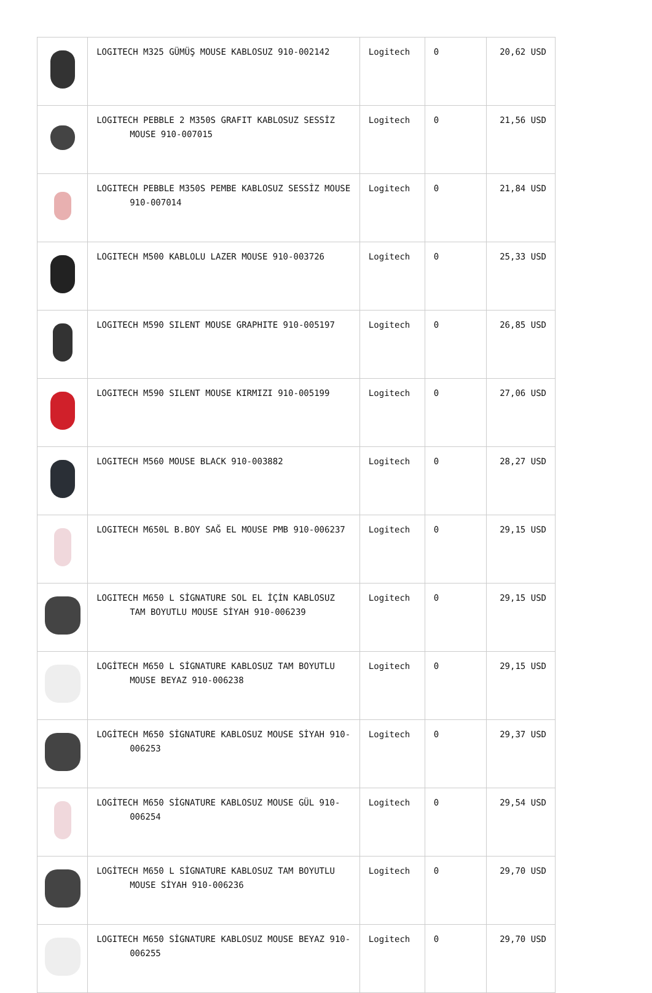| | LOGITECH M325 GÜMÜŞ MOUSE KABLOSUZ 910-002142 | Logitech | 0 | 20,62 USD |
| | LOGITECH PEBBLE 2 M350S GRAFIT KABLOSUZ SESSİZ MOUSE 910-007015 | Logitech | 0 | 21,56 USD |
| | LOGITECH PEBBLE M350S PEMBE KABLOSUZ SESSİZ MOUSE 910-007014 | Logitech | 0 | 21,84 USD |
| | LOGITECH M500 KABLOLU LAZER MOUSE 910-003726 | Logitech | 0 | 25,33 USD |
| | LOGITECH M590 SILENT MOUSE GRAPHITE 910-005197 | Logitech | 0 | 26,85 USD |
| | LOGITECH M590 SILENT MOUSE KIRMIZI 910-005199 | Logitech | 0 | 27,06 USD |
| | LOGITECH M560 MOUSE BLACK 910-003882 | Logitech | 0 | 28,27 USD |
| | LOGITECH M650L B.BOY SAĞ EL MOUSE PMB 910-006237 | Logitech | 0 | 29,15 USD |
| | LOGITECH M650 L SİGNATURE SOL EL İÇİN KABLOSUZ TAM BOYUTLU MOUSE SİYAH 910-006239 | Logitech | 0 | 29,15 USD |
| | LOGİTECH M650 L SİGNATURE KABLOSUZ TAM BOYUTLU MOUSE BEYAZ 910-006238 | Logitech | 0 | 29,15 USD |
| | LOGİTECH M650 SİGNATURE KABLOSUZ MOUSE SİYAH 910-006253 | Logitech | 0 | 29,37 USD |
| | LOGİTECH M650 SİGNATURE KABLOSUZ MOUSE GÜL 910-006254 | Logitech | 0 | 29,54 USD |
| | LOGİTECH M650 L SİGNATURE KABLOSUZ TAM BOYUTLU MOUSE SİYAH 910-006236 | Logitech | 0 | 29,70 USD |
| | LOGITECH M650 SİGNATURE KABLOSUZ MOUSE BEYAZ 910-006255 | Logitech | 0 | 29,70 USD |